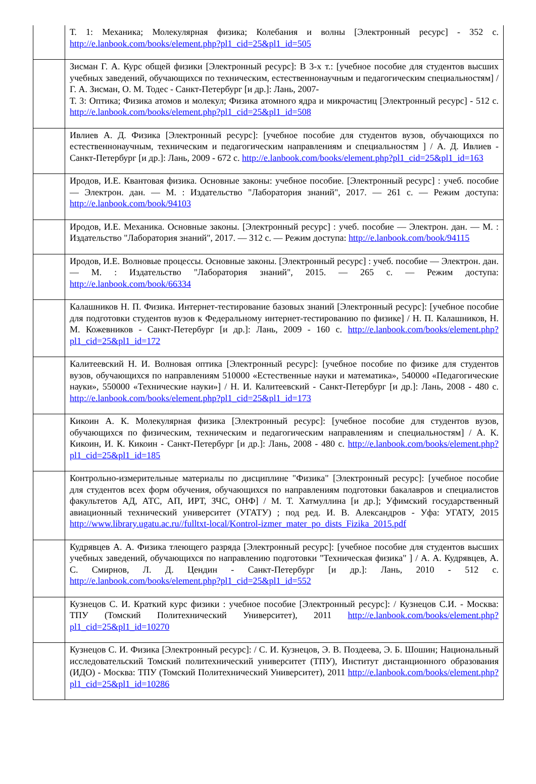| | Т. 1: Механика; Молекулярная физика; Колебания и волны [Электронный ресурс] - 352 с. http://e.lanbook.com/books/element.php?pl1_cid=25&pl1_id=505 |
| | Зисман Г. А. Курс общей физики [Электронный ресурс]: В 3-х т.: [учебное пособие для студентов высших учебных заведений, обучающихся по техническим, естественнонаучным и педагогическим специальностям] / Г. А. Зисман, О. М. Тодес - Санкт-Петербург [и др.]: Лань, 2007- Т. 3: Оптика; Физика атомов и молекул; Физика атомного ядра и микрочастиц [Электронный ресурс] - 512 с. http://e.lanbook.com/books/element.php?pl1_cid=25&pl1_id=508 |
| | Ивлиев А. Д. Физика [Электронный ресурс]: [учебное пособие для студентов вузов, обучающихся по естественнонаучным, техническим и педагогическим направлениям и специальностям ] / А. Д. Ивлиев - Санкт-Петербург [и др.]: Лань, 2009 - 672 с. http://e.lanbook.com/books/element.php?pl1_cid=25&pl1_id=163 |
| | Иродов, И.Е. Квантовая физика. Основные законы: учебное пособие. [Электронный ресурс] : учеб. пособие — Электрон. дан. — М. : Издательство "Лаборатория знаний", 2017. — 261 с. — Режим доступа: http://e.lanbook.com/book/94103 |
| | Иродов, И.Е. Механика. Основные законы. [Электронный ресурс] : учеб. пособие — Электрон. дан. — М. : Издательство "Лаборатория знаний", 2017. — 312 с. — Режим доступа: http://e.lanbook.com/book/94115 |
| | Иродов, И.Е. Волновые процессы. Основные законы. [Электронный ресурс] : учеб. пособие — Электрон. дан. — М. : Издательство "Лаборатория знаний", 2015. — 265 с. — Режим доступа: http://e.lanbook.com/book/66334 |
| | Калашников Н. П. Физика. Интернет-тестирование базовых знаний [Электронный ресурс]: [учебное пособие для подготовки студентов вузов к Федеральному интернет-тестированию по физике] / Н. П. Калашников, Н. М. Кожевников - Санкт-Петербург [и др.]: Лань, 2009 - 160 с. http://e.lanbook.com/books/element.php?pl1_cid=25&pl1_id=172 |
| | Калитеевский Н. И. Волновая оптика [Электронный ресурс]: [учебное пособие по физике для студентов вузов, обучающихся по направлениям 510000 «Естественные науки и математика», 540000 «Педагогические науки», 550000 «Технические науки»] / Н. И. Калитеевский - Санкт-Петербург [и др.]: Лань, 2008 - 480 с. http://e.lanbook.com/books/element.php?pl1_cid=25&pl1_id=173 |
| | Кикоин А. К. Молекулярная физика [Электронный ресурс]: [учебное пособие для студентов вузов, обучающихся по физическим, техническим и педагогическим направлениям и специальностям] / А. К. Кикоин, И. К. Кикоин - Санкт-Петербург [и др.]: Лань, 2008 - 480 с. http://e.lanbook.com/books/element.php?pl1_cid=25&pl1_id=185 |
| | Контрольно-измерительные материалы по дисциплине "Физика" [Электронный ресурс]: [учебное пособие для студентов всех форм обучения, обучающихся по направлениям подготовки бакалавров и специалистов факультетов АД, АТС, АП, ИРТ, ЗЧС, ОНФ] / М. Т. Хатмуллина [и др.]; Уфимский государственный авиационный технический университет (УГАТУ) ; под ред. И. В. Александров - Уфа: УГАТУ, 2015 http://www.library.ugatu.ac.ru//fulltxt-local/Kontrol-izmer_mater_po_dists_Fizika_2015.pdf |
| | Кудрявцев А. А. Физика тлеющего разряда [Электронный ресурс]: [учебное пособие для студентов высших учебных заведений, обучающихся по направлению подготовки "Техническая физика" ] / А. А. Кудрявцев, А. С. Смирнов, Л. Д. Цендин - Санкт-Петербург [и др.]: Лань, 2010 - 512 с. http://e.lanbook.com/books/element.php?pl1_cid=25&pl1_id=552 |
| | Кузнецов С. И. Краткий курс физики : учебное пособие [Электронный ресурс]: / Кузнецов С.И. - Москва: ТПУ (Томский Политехнический Университет), 2011 http://e.lanbook.com/books/element.php?pl1_cid=25&pl1_id=10270 |
| | Кузнецов С. И. Физика [Электронный ресурс]: / С. И. Кузнецов, Э. В. Поздеева, Э. Б. Шошин; Национальный исследовательский Томский политехнический университет (ТПУ), Институт дистанционного образования (ИДО) - Москва: ТПУ (Томский Политехнический Университет), 2011 http://e.lanbook.com/books/element.php?pl1_cid=25&pl1_id=10286 |